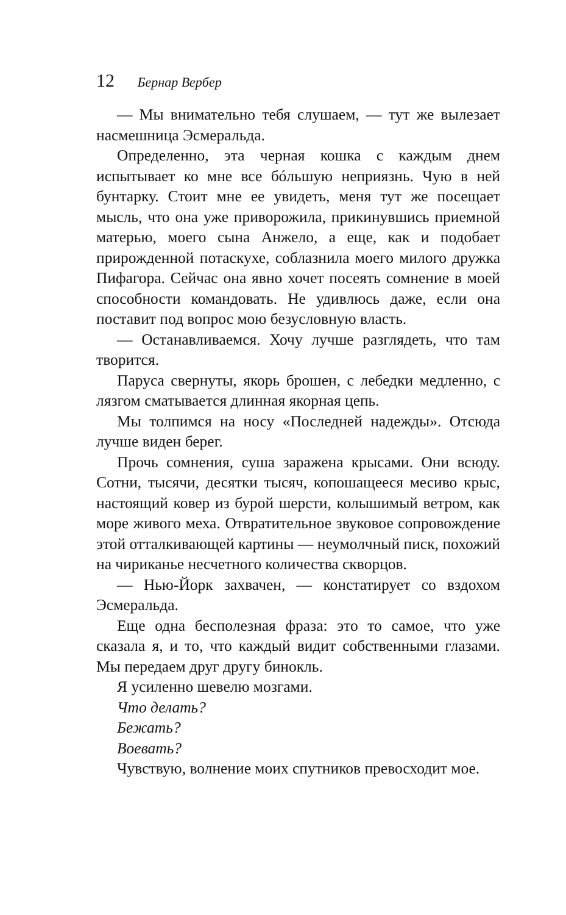12 Бернар Вербер
— Мы внимательно тебя слушаем, — тут же вылезает насмешница Эсмеральда.
Определенно, эта черная кошка с каждым днем испытывает ко мне все бóльшую неприязнь. Чую в ней бунтарку. Стоит мне ее увидеть, меня тут же посещает мысль, что она уже приворожила, прикинувшись приемной матерью, моего сына Анжело, а еще, как и подобает прирожденной потаскухе, соблазнила моего милого дружка Пифагора. Сейчас она явно хочет посеять сомнение в моей способности командовать. Не удивлюсь даже, если она поставит под вопрос мою безусловную власть.
— Останавливаемся. Хочу лучше разглядеть, что там творится.
Паруса свернуты, якорь брошен, с лебедки медленно, с лязгом сматывается длинная якорная цепь.
Мы толпимся на носу «Последней надежды». Отсюда лучше виден берег.
Прочь сомнения, суша заражена крысами. Они всюду. Сотни, тысячи, десятки тысяч, копошащееся месиво крыс, настоящий ковер из бурой шерсти, колышимый ветром, как море живого меха. Отвратительное звуковое сопровождение этой отталкивающей картины — неумолчный писк, похожий на чириканье несчетного количества скворцов.
— Нью-Йорк захвачен, — констатирует со вздохом Эсмеральда.
Еще одна бесполезная фраза: это то самое, что уже сказала я, и то, что каждый видит собственными глазами. Мы передаем друг другу бинокль.
Я усиленно шевелю мозгами.
Что делать?
Бежать?
Воевать?
Чувствую, волнение моих спутников превосходит мое.